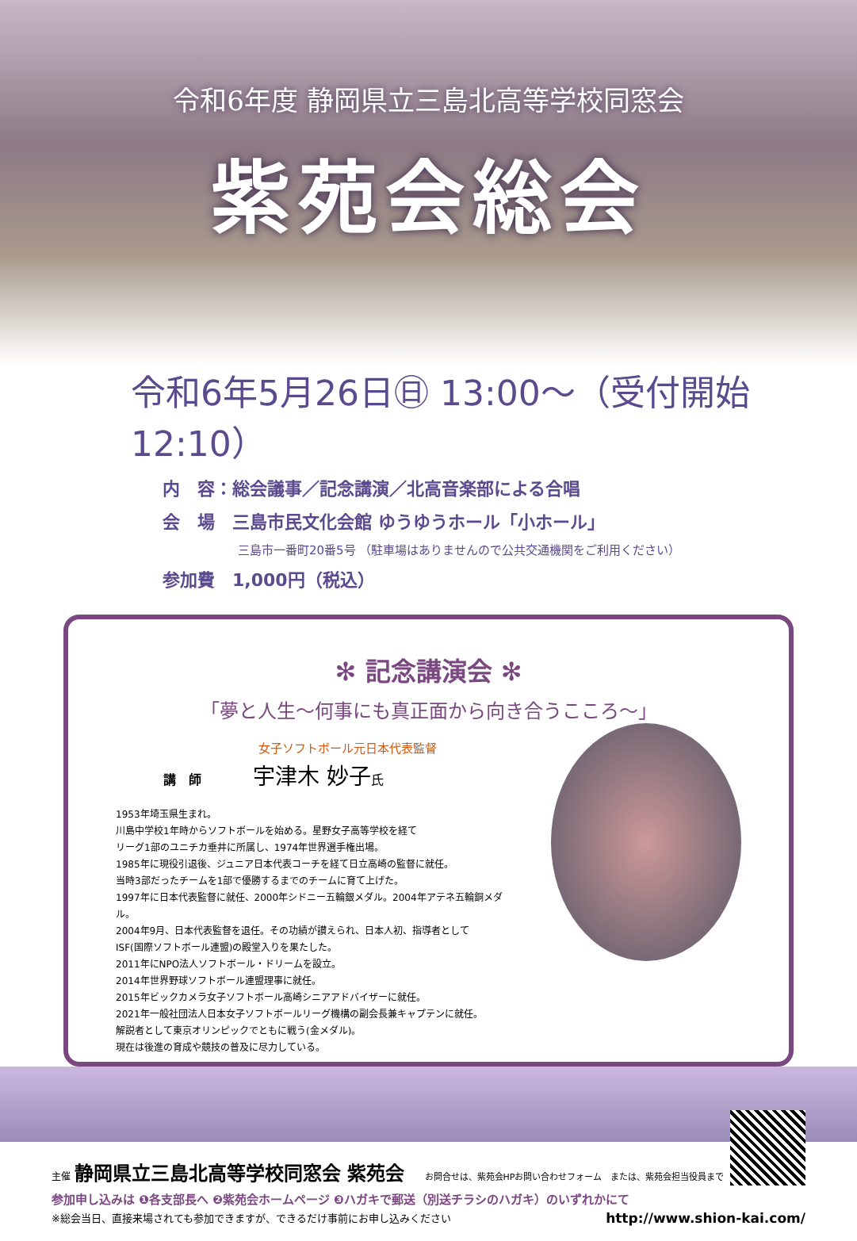令和6年度 静岡県立三島北高等学校同窓会
紫苑会総会
令和6年5月26日㊐ 13:00～（受付開始 12:10）
内　容：総会議事／記念講演／北高音楽部による合唱
会　場　三島市民文化会館 ゆうゆうホール「小ホール」
三島市一番町20番5号 （駐車場はありませんので公共交通機関をご利用ください）
参加費　1,000円（税込）
✻ 記念講演会 ✻
「夢と人生～何事にも真正面から向き合うこころ～」
女子ソフトボール元日本代表監督
講　師 宇津木 妙子氏
1953年埼玉県生まれ。
川島中学校1年時からソフトボールを始める。星野女子高等学校を経て
リーグ1部のユニチカ垂井に所属し、1974年世界選手権出場。
1985年に現役引退後、ジュニア日本代表コーチを経て日立高崎の監督に就任。
当時3部だったチームを1部で優勝するまでのチームに育て上げた。
1997年に日本代表監督に就任、2000年シドニー五輪銀メダル。2004年アテネ五輪銅メダル。
2004年9月、日本代表監督を退任。その功績が讃えられ、日本人初、指導者として
ISF(国際ソフトボール連盟)の殿堂入りを果たした。
2011年にNPO法人ソフトボール・ドリームを設立。
2014年世界野球ソフトボール連盟理事に就任。
2015年ビックカメラ女子ソフトボール高崎シニアアドバイザーに就任。
2021年一般社団法人日本女子ソフトボールリーグ機構の副会長兼キャプテンに就任。
解説者として東京オリンピックでともに戦う(金メダル)。
現在は後進の育成や競技の普及に尽力している。
主催 静岡県立三島北高等学校同窓会 紫苑会 お問合せは、紫苑会HPお問い合わせフォーム　または、紫苑会担当役員まで
参加申し込みは ❶各支部長へ ❷紫苑会ホームページ ❸ハガキで郵送（別送チラシのハガキ）のいずれかにて
※総会当日、直接来場されても参加できますが、できるだけ事前にお申し込みください http://www.shion-kai.com/